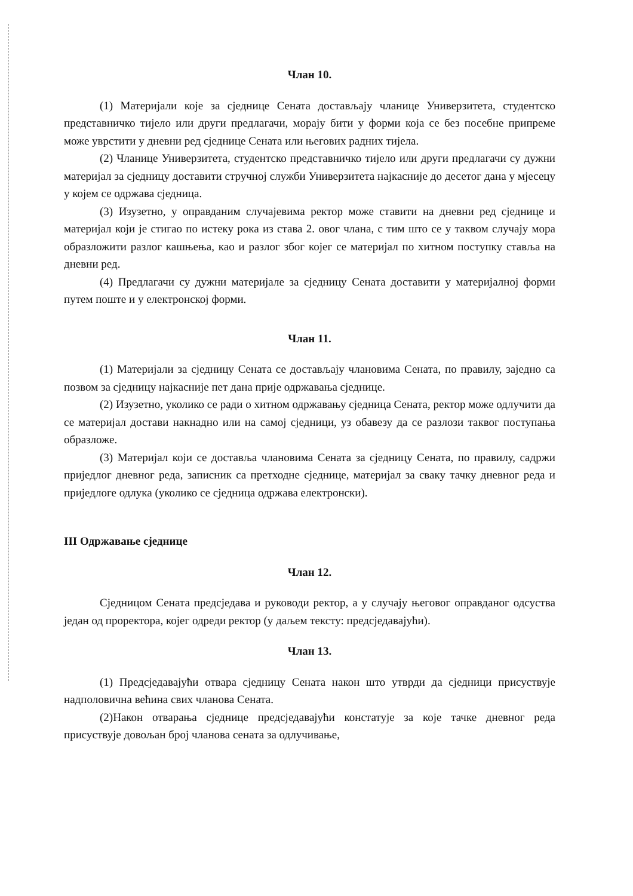Члан 10.
(1) Материјали које за сједнице Сената достављају чланице Универзитета, студентско представничко тијело или други предлагачи, морају бити у форми која се без посебне припреме може уврстити у дневни ред сједнице Сената или његових радних тијела.
(2) Чланице Универзитета, студентско представничко тијело или други предлагачи су дужни материјал за сједницу доставити стручној служби Универзитета најкасније до десетог дана у мјесецу у којем се одржава сједница.
(3) Изузетно, у оправданим случајевима ректор може ставити на дневни ред сједнице и материјал који је стигао по истеку рока из става 2. овог члана, с тим што се у таквом случају мора образложити разлог кашњења, као и разлог због којег се материјал по хитном поступку ставља на дневни ред.
(4) Предлагачи су дужни материјале за сједницу Сената доставити у материјалној форми путем поште и у електронској форми.
Члан 11.
(1) Материјали за сједницу Сената се достављају члановима Сената, по правилу, заједно са позвом за сједницу најкасније пет дана прије одржавања сједнице.
(2) Изузетно, уколико се ради о хитном одржавању сједница Сената, ректор може одлучити да се материјал достави накнадно или на самој сједници, уз обавезу да се разлози таквог поступања образложе.
(3) Материјал који се доставља члановима Сената за сједницу Сената, по правилу, садржи приједлог дневног реда, записник са претходне сједнице, материјал за сваку тачку дневног реда и приједлоге одлука (уколико се сједница одржава електронски).
III Одржавање сједнице
Члан 12.
Сједницом Сената предсједава и руководи ректор, а у случају његовог оправданог одсуства један од проректора, којег одреди ректор (у даљем тексту: предсједавајући).
Члан 13.
(1) Предсједавајући отвара сједницу Сената након што утврди да сједници присуствује надполовична већина свих чланова Сената.
(2)Након отварања сједнице предсједавајући констатује за које тачке дневног реда присуствује довољан број чланова сената за одлучивање,